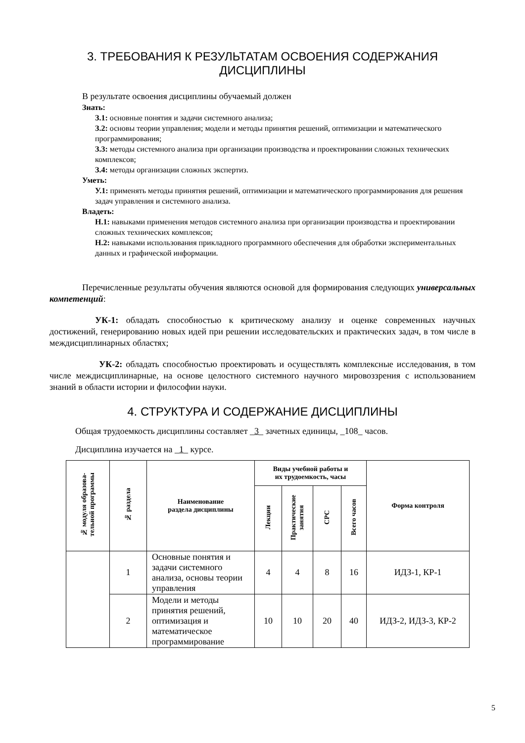3. ТРЕБОВАНИЯ К РЕЗУЛЬТАТАМ ОСВОЕНИЯ СОДЕРЖАНИЯ
ДИСЦИПЛИНЫ
В результате освоения дисциплины обучаемый должен
Знать:
З.1: основные понятия и задачи системного анализа;
З.2: основы теории управления; модели и методы принятия решений, оптимизации и математического программирования;
З.3: методы системного анализа при организации производства и проектировании сложных технических комплексов;
З.4: методы организации сложных экспертиз.
Уметь:
У.1: применять методы принятия решений, оптимизации и математического программирования для решения задач управления и системного анализа.
Владеть:
Н.1: навыками применения методов системного анализа при организации производства и проектировании сложных технических комплексов;
Н.2: навыками использования прикладного программного обеспечения для обработки экспериментальных данных и графической информации.
Перечисленные результаты обучения являются основой для формирования следующих универсальных компетенций:
УК-1: обладать способностью к критическому анализу и оценке современных научных достижений, генерированию новых идей при решении исследовательских и практических задач, в том числе в междисциплинарных областях;
УК-2: обладать способностью проектировать и осуществлять комплексные исследования, в том числе междисциплинарные, на основе целостного системного научного мировоззрения с использованием знаний в области истории и философии науки.
4. СТРУКТУРА И СОДЕРЖАНИЕ ДИСЦИПЛИНЫ
Общая трудоемкость дисциплины составляет _3_ зачетных единицы, _108_ часов.
Дисциплина изучается на _1_ курсе.
| № модуля образова- тельной программы | № раздела | Наименование раздела дисциплины | Виды учебной работы и их трудоемкость, часы | | | | Форма контроля |
| --- | --- | --- | --- | --- | --- | --- | --- |
| | | | Лекции | Практические занятия | СРС | Всего часов | |
| | 1 | Основные понятия и задачи системного анализа, основы теории управления | 4 | 4 | 8 | 16 | ИДЗ-1, КР-1 |
| | 2 | Модели и методы принятия решений, оптимизация и математическое программирование | 10 | 10 | 20 | 40 | ИДЗ-2, ИДЗ-3, КР-2 |
5